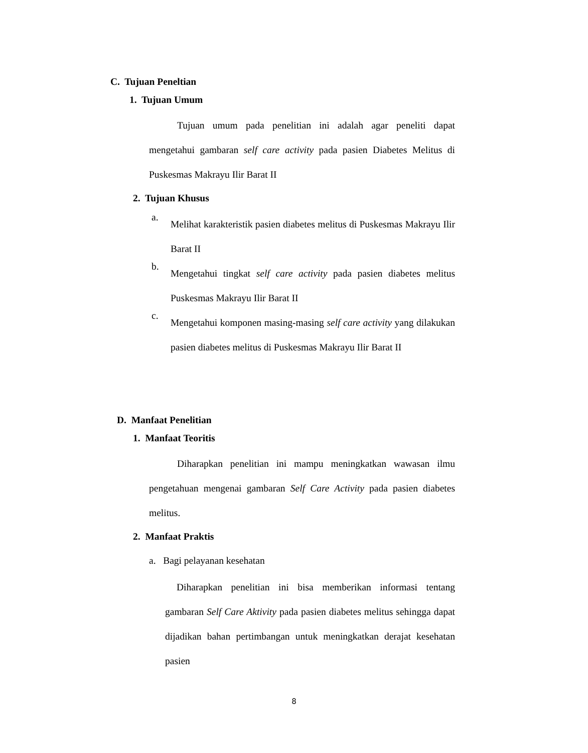C. Tujuan Peneltian
1. Tujuan Umum
Tujuan umum pada penelitian ini adalah agar peneliti dapat mengetahui gambaran self care activity pada pasien Diabetes Melitus di Puskesmas Makrayu Ilir Barat II
2. Tujuan Khusus
a.
Melihat karakteristik pasien diabetes melitus di Puskesmas Makrayu Ilir Barat II
b.
Mengetahui tingkat self care activity pada pasien diabetes melitus Puskesmas Makrayu Ilir Barat II
c.
Mengetahui komponen masing-masing self care activity yang dilakukan pasien diabetes melitus di Puskesmas Makrayu Ilir Barat II
D. Manfaat Penelitian
1. Manfaat Teoritis
Diharapkan penelitian ini mampu meningkatkan wawasan ilmu pengetahuan mengenai gambaran Self Care Activity pada pasien diabetes melitus.
2. Manfaat Praktis
a. Bagi pelayanan kesehatan
Diharapkan penelitian ini bisa memberikan informasi tentang gambaran Self Care Aktivity pada pasien diabetes melitus sehingga dapat dijadikan bahan pertimbangan untuk meningkatkan derajat kesehatan pasien
8